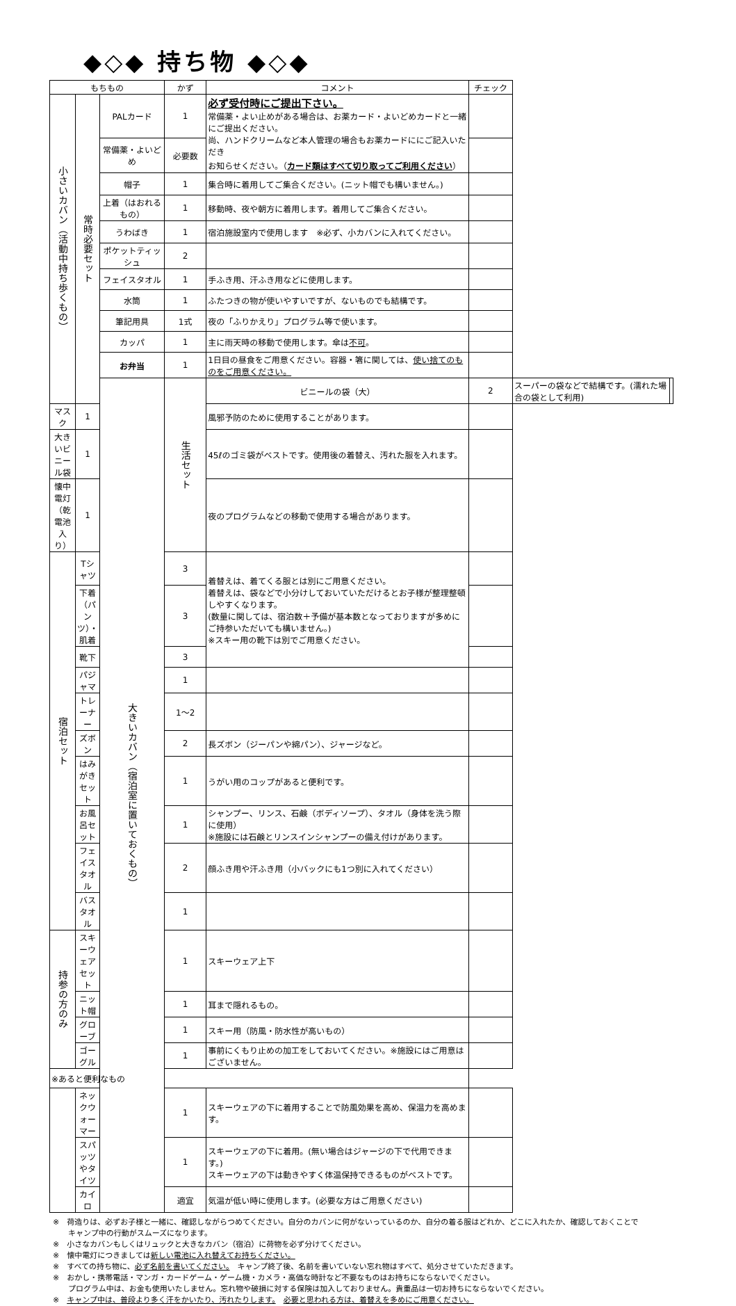◆◇◆ 持ち物 ◆◇◆
| もちもの | | | かず | コメント | チェック | | |
| --- | --- | --- | --- | --- | --- | --- | --- |
| 小さいカバン（活動中持ち歩くもの） | 常時必要セット | PALカード | 1 | 必ず受付時にご提出下さい。 常備薬・よい止めがある場合は、お薬カード・よいどめカードと一緒にご提出ください。 尚、ハンドクリームなど本人管理の場合もお薬カードににご記入いただき お知らせください。（ カード類はすべて切り取ってご利用ください ） | | | |
| | | 常備薬・よいどめ | 必要数 | | | | |
| | | 帽子 | 1 | 集合時に着用してご集合ください。(ニット帽でも構いません。) | | | |
| | | 上着（はおれるもの） | 1 | 移動時、夜や朝方に着用します。着用してご集合ください。 | | | |
| | | うわばき | 1 | 宿泊施設室内で使用します ※必ず、小カバンに入れてください。 | | | |
| | | ポケットティッシュ | 2 | | | | |
| | | フェイスタオル | 1 | 手ふき用、汗ふき用などに使用します。 | | | |
| | | 水筒 | 1 | ふたつきの物が使いやすいですが、ないものでも結構です。 | | | |
| | | 筆記用具 | 1式 | 夜の「ふりかえり」プログラム等で使います。 | | | |
| | | カッパ | 1 | 主に雨天時の移動で使用します。傘は 不可 。 | | | |
| | | お弁当 | 1 | 1日目の昼食をご用意ください。容器・箸に関しては、 使い捨てのものをご用意ください。 | | | |
| | | 大きいカバン（宿泊室に置いておくもの） | 生活セット | ビニールの袋（大） | 2 | スーパーの袋などで結構です。(濡れた場合の袋として利用) | |
| マスク | 1 | | | 風邪予防のために使用することがあります。 | | | |
| 大きいビニール袋 | 1 | | | 45ℓのゴミ袋がベストです。使用後の着替え、汚れた服を入れます。 | | | |
| 懐中電灯（乾電池入り） | 1 | | | 夜のプログラムなどの移動で使用する場合があります。 | | | |
| 宿泊セット | Tシャツ | | 3 | 着替えは、着てくる服とは別にご用意ください。 着替えは、袋などで小分けしておいていただけるとお子様が整理整頓しやすくなります。 (数量に関しては、宿泊数＋予備が基本数となっておりますが多めにご持参いただいても構いません。) ※スキー用の靴下は別でご用意ください。 | | | |
| | 下着（パンツ）・肌着 | | 3 | | | | |
| | 靴下 | | 3 | | | | |
| | パジャマ | | 1 | | | | |
| | トレーナー | | 1～2 | | | | |
| | ズボン | | 2 | 長ズボン（ジーパンや綿パン）、ジャージなど。 | | | |
| | はみがきセット | | 1 | うがい用のコップがあると便利です。 | | | |
| | お風呂セット | | 1 | シャンプー、リンス、石鹸（ボディソープ）、タオル（身体を洗う際に使用） ※施設には石鹸とリンスインシャンプーの備え付けがあります。 | | | |
| | フェイスタオル | | 2 | 顔ふき用や汗ふき用（小バックにも1つ別に入れてください） | | | |
| | バスタオル | | 1 | | | | |
| 持参の方のみ | スキーウェアセット | | 1 | スキーウェア上下 | | | |
| | ニット帽 | | 1 | 耳まで隠れるもの。 | | | |
| | グローブ | | 1 | スキー用（防風・防水性が高いもの） | | | |
| | ゴーグル | | 1 | 事前にくもり止めの加工をしておいてください。※施設にはご用意はございません。 | | | |
| ※あると便利なもの | | | | | | | |
| | ネックウォーマー | | 1 | スキーウェアの下に着用することで防風効果を高め、保温力を高めます。 | | | |
| | スパッツやタイツ | | 1 | スキーウェアの下に着用。(無い場合はジャージの下で代用できます。) スキーウェアの下は動きやすく体温保持できるものがベストです。 | | | |
| | カイロ | | 適宜 | 気温が低い時に使用します。(必要な方はご用意ください) | | | |
※　荷造りは、必ずお子様と一緒に、確認しながらつめてください。自分のカバンに何がないっているのか、自分の着る服はどれか、どこに入れたか、確認しておくことで
　　キャンプ中の行動がスムーズになります。
※　小さなカバンもしくはリュックと大きなカバン（宿泊）に荷物を必ず分けてください。
※　懐中電灯につきましては新しい電池に入れ替えてお持ちください。
※　すべての持ち物に、必ず名前を書いてください。　キャンプ終了後、名前を書いていない忘れ物はすべて、処分させていただきます。
※　おかし・携帯電話・マンガ・カードゲーム・ゲーム機・カメラ・高価な時計など不要なものはお持ちにならないでください。
　　プログラム中は、お金も使用いたしません。忘れ物や破損に対する保険は加入しておりません。貴重品は一切お持ちにならないでください。
※　キャンプ中は、普段より多く汗をかいたり、汚れたりします。　必要と思われる方は、着替えを多めにご用意ください。